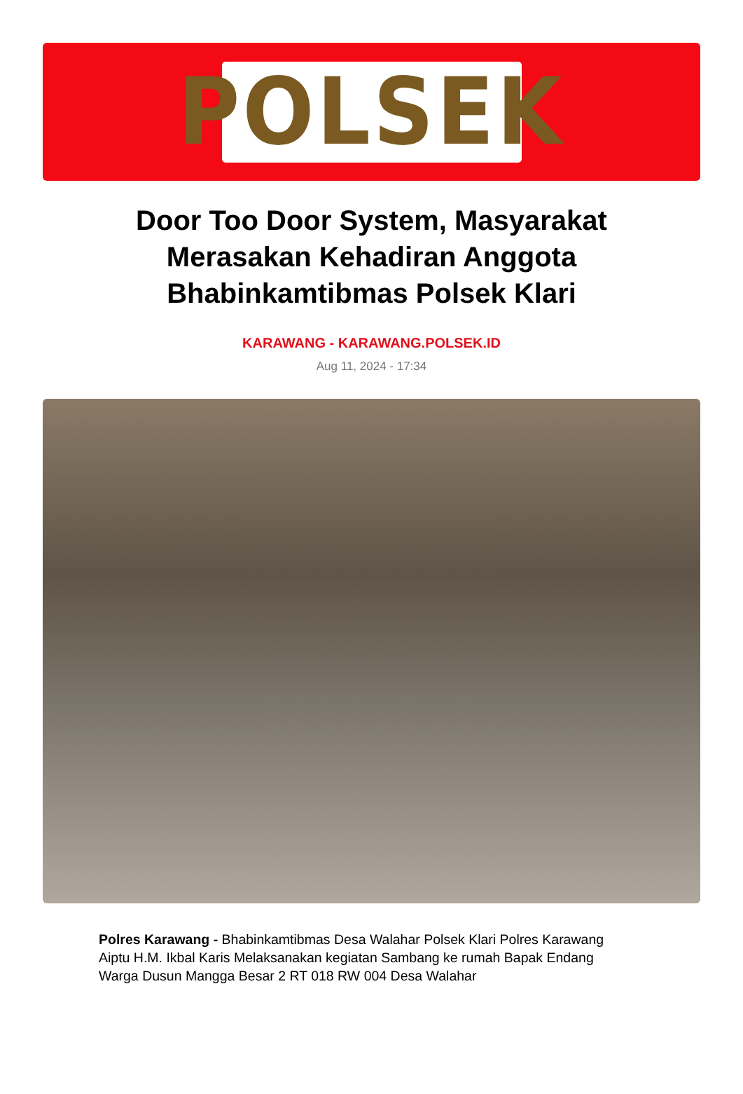POLSEK
Door Too Door System, Masyarakat Merasakan Kehadiran Anggota Bhabinkamtibmas Polsek Klari
KARAWANG - KARAWANG.POLSEK.ID
Aug 11, 2024 - 17:34
Polres Karawang - Bhabinkamtibmas Desa Walahar Polsek Klari Polres Karawang Aiptu H.M. Ikbal Karis Melaksanakan kegiatan Sambang ke rumah Bapak Endang Warga Dusun Mangga Besar 2 RT 018 RW 004 Desa Walahar